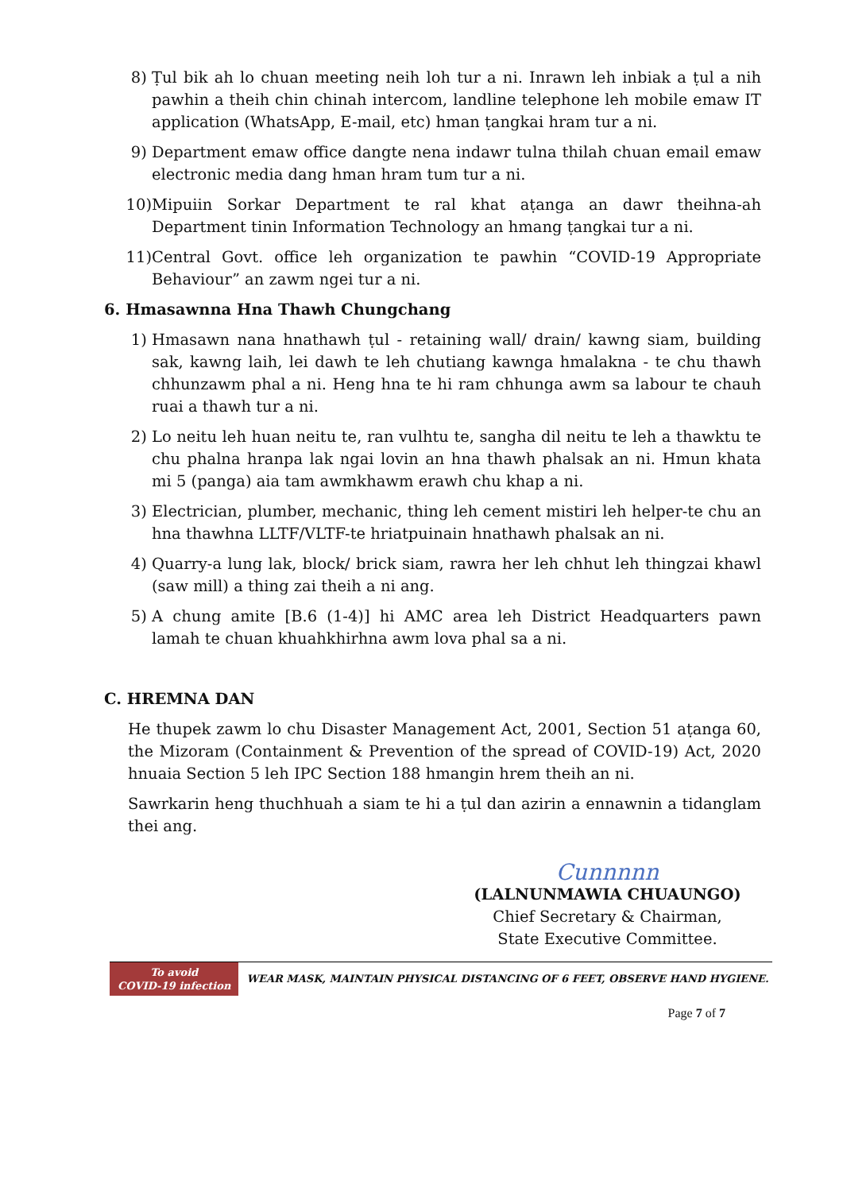8) Ṭul bik ah lo chuan meeting neih loh tur a ni. Inrawn leh inbiak a ṭul a nih pawhin a theih chin chinah intercom, landline telephone leh mobile emaw IT application (WhatsApp, E-mail, etc) hman ṭangkai hram tur a ni.
9) Department emaw office dangte nena indawr tulna thilah chuan email emaw electronic media dang hman hram tum tur a ni.
10) Mipuiin Sorkar Department te ral khat aṭanga an dawr theihna-ah Department tinin Information Technology an hmang ṭangkai tur a ni.
11) Central Govt. office leh organization te pawhin “COVID-19 Appropriate Behaviour” an zawm ngei tur a ni.
6. Hmasawnna Hna Thawh Chungchang
1) Hmasawn nana hnathawh ṭul - retaining wall/ drain/ kawng siam, building sak, kawng laih, lei dawh te leh chutiang kawnga hmalakna - te chu thawh chhunzawm phal a ni. Heng hna te hi ram chhunga awm sa labour te chauh ruai a thawh tur a ni.
2) Lo neitu leh huan neitu te, ran vulhtu te, sangha dil neitu te leh a thawktu te chu phalna hranpa lak ngai lovin an hna thawh phalsak an ni. Hmun khata mi 5 (panga) aia tam awmkhawm erawh chu khap a ni.
3) Electrician, plumber, mechanic, thing leh cement mistiri leh helper-te chu an hna thawhna LLTF/VLTF-te hriatpuinain hnathawh phalsak an ni.
4) Quarry-a lung lak, block/ brick siam, rawra her leh chhut leh thingzai khawl (saw mill) a thing zai theih a ni ang.
5) A chung amite [B.6 (1-4)] hi AMC area leh District Headquarters pawn lamah te chuan khuahkhirhna awm lova phal sa a ni.
C. HREMNA DAN
He thupek zawm lo chu Disaster Management Act, 2001, Section 51 aṭanga 60, the Mizoram (Containment & Prevention of the spread of COVID-19) Act, 2020 hnuaia Section 5 leh IPC Section 188 hmangin hrem theih an ni.
Sawrkarin heng thuchhuah a siam te hi a ṭul dan azirin a ennawnin a tidanglam thei ang.
Cunnnnn
(LALNUNMAWIA CHUAUNGO)
Chief Secretary & Chairman,
State Executive Committee.
To avoid
COVID-19 infection
WEAR MASK, MAINTAIN PHYSICAL DISTANCING OF 6 FEET, OBSERVE HAND HYGIENE.
Page 7 of 7